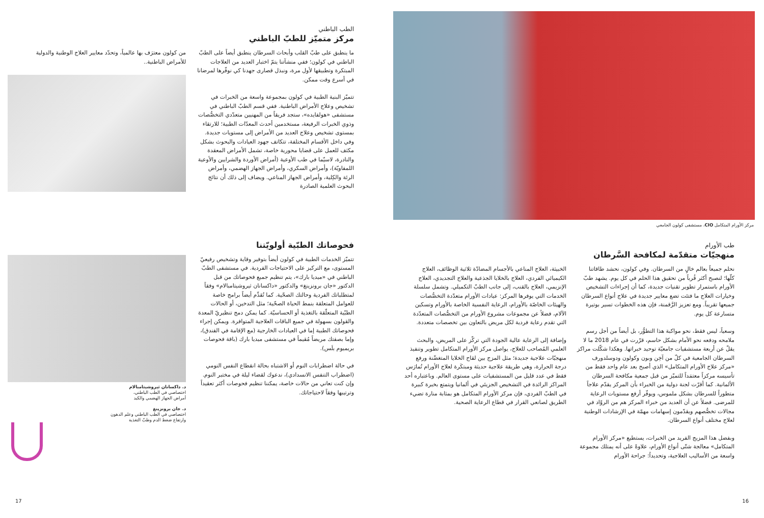مركز الأورام المتكامل CIO، مستشفى كولون الجامعي
طب الأورام
منهجيّات متقدّمة لمكافحة السَّرطان
نحلم جميعاً بعالم خالٍ من السرطان. وفي كولون، نحشد طاقاتنا كلّها؛ لنصبح أكثر قُرباً من تحقيق هذا الحلم في كل يوم. يشهد طبّ الأورام باستمرار تطوير تقنيات جديدة، كما أن إجراءات التشخيص وخيارات العلاج ما فتئت تضع معايير جديدة في علاج أنواع السرطان جميعها تقريباً. ومع تعزيز الرَّقمنة، فإن هذه الخطوات تسير بوتيرة متسارعة كل يوم.
وسعياً، ليس فقط، نحو مواكبة هذا التطوُّر، بل أيضاً من أجل رسم ملامحه ودفعه نحو الأمام بشكل حاسم، قرّرت في عام 2018 ما لا يقلّ عن أربعة مستشفيات جامعيّة توحيد خبراتها. وهكذا شكّلت مراكز السرطان الجامعية في كلّ من آخِن وبون وكولون ودوسلدورف «مركز علاج الأورام المتكامل» الذي أصبح بعد عام واحد فقط من تأسيسه مركزاً معتمَداً للتميّز من قبل جمعية مكافحة السرطان الألمانية. كما أقرّت لجنة دولية من الخبراء بأن المركز يقدّم علاجاً متطوراً للسرطان بشكل ملموس، ويوفّر أرفع مستويات الرعاية للمرضى. فضلاً عن أن العديد من خبراء المركز هم من الروّاد في مجالات تخصُّصهم ويقدّمون إسهامات مهمّة في الإرشادات الوطنية لعلاج مختلف أنواع السرطان.
وبفضل هذا المزيج الفريد من الخبرات، يستطيع «مركز الأورام المتكامل» معالجة شتّى أنواع الأورام، علاوةً على أنه يمتلك مجموعة واسعة من الأساليب العلاجية، وتحديداً: جراحة الأورام
الخبيثة، العلاج المناعي بالأجسام المضادّة ثلاثية الوظائف، العلاج الكيميائي الفردي، العلاج بالخلايا الجذعية والعلاج التجديدي، العلاج الإنزيمي، العلاج بالقنب، إلى جانب الطبّ التكميلي. وتشمل سلسلة الخدمات التي يوفرها المركز: عيادات الأورام متعدّدة التخصُّصات والهيئات الخاصّة بالأورام، الرعاية النفسية الخاصة بالأورام وتسكين الآلام، فضلاً عن مجموعات مشروع الأورام من التخصُّصات المتعدّدة التي تقدم رعاية فردية لكل مريض بالتعاون بين تخصصات متعددة.
وإضافة إلى الرعاية عالية الجودة التي تركّز على المريض، والبحث العلمي المُصاحب للعلاج، يواصل مركز الأورام المتكامل تطوير وتنفيذ منهجيّات علاجية جديدة؛ مثل المزج بين لقاح الخلايا المتغصِّنة ورفع درجة الحرارة، وهي طريقة علاجية حديثة ومبتكَرة لعلاج الأورام تُمارَس فقط في عدد قليل من المستشفيات على مستوى العالم. وباعتباره أحد المراكز الرائدة في التشخيص الجزيئي في ألمانيا ويتمتع بخبرة كبيرة في الطبّ الفردي، فإن مركز الأورام المتكامل هو بمثابة منارة تضيء الطريق لصانعي القرار في قطاع الرعاية الصحية.
16
الطب الباطني
مركز متميّز للطبّ الباطني
ما ينطبق على طبّ القلب وأبحاث السرطان ينطبق أيضاً على الطبّ الباطني في كولون؛ ففي منشآتنا يتمّ اختبار العديد من العلاجات المبتكرة وتطبيقها لأول مرة، ونبذل قصارى جهدنا كي نوفّرها لمرضانا في أسرع وقت ممكن.
تتميّز البنية الطبية في كولون بمجموعة واسعة من الخبرات في تشخيص وعلاج الأمراض الباطنية. ففي قسم الطبّ الباطني في مستشفى «هولفايده»، ستجد فريقاً من المهنيين متعدّدي التخصُّصات وذوي الخبرات الرفيعة، مستخدمين أحدث المعدّات الطبية؛ للارتقاء بمستوى تشخيص وعلاج العديد من الأمراض إلى مستويات جديدة. وفي داخل الأقسام المختلفة، تتكاتف جهود العيادات والبحوث بشكل مكثف للعمل على قضايا محورية خاصة، تشمل الأمراض المعقدة والنادرة، لاسيّما في طب الأوعية (أمراض الأوردة والشرايين والأوعية اللمفاويّة)، وأمراض السكري، وأمراض الجهاز الهضمي، وأمراض الرئة والكِلية، وأمراض الجهاز المناعي. ويضاف إلى ذلك أن نتائج البحوث العلمية الصادرة
من كولون معترَف بها عالمياً، وتحدّد معايير العلاج الوطنية والدولية للأمراض الباطنية..
فحوصاتك الطبّية أولويّتنا
تتميّز الخدمات الطبية في كولون أيضاً بتوفير وقاية وتشخيص رفيعيّ المستوى، مع التركيز على الاحتياجات الفردية. في مستشفى الطبّ الباطني في «ميديا بارك»، يتم تنظيم جميع فحوصاتك من قبل الدكتور «جان برونزينغ» والدكتور «داكسانان ثيروشيتامبالام» وفقاً لمتطلباتك الفردية وحالتك الصحّية. كما تُقدِّم أيضاً برامج خاصة للعوامل المتعلقة بنمط الحياة الصحّية؛ مثل التدخين، أو الحالات الطبّية المتعلّقة بالتغذية أو الحساسيّة. كما يمكن دمج تنظيريّ المعدة والقولون بسهولة في جميع الباقات العلاجية المتوافرة. ويمكن إجراء فحوصاتك الطبية إما في العيادات الخارجية (مع الإقامة في الفندق)، وإما بصفتك مريضاً مُقيماً في مستشفى ميديا بارك (باقة فحوصات بريميوم بلَس).
في حالة اضطرابات النوم أو الاشتباه بحالة انقطاع النفس النومي (اضطراب التنفس الانسدادي)، ندعوك لقضاء ليلة في مختبر النوم. وإن كنت تعاني من حالات خاصة، يمكننا تنظيم فحوصات أكثر تعقيداً وترتيبها وفقاً لاحتياجاتك.
د. داكسانان ثيروشيتامبالام
اختصاصي في الطب الباطني،
أمراض الجهاز الهضمي والكبد
د. جان برونزينغ
اختصاصي في الطب الباطني وعلم الدهون
وارتفاع ضغط الدم وطبّ التغذية
17